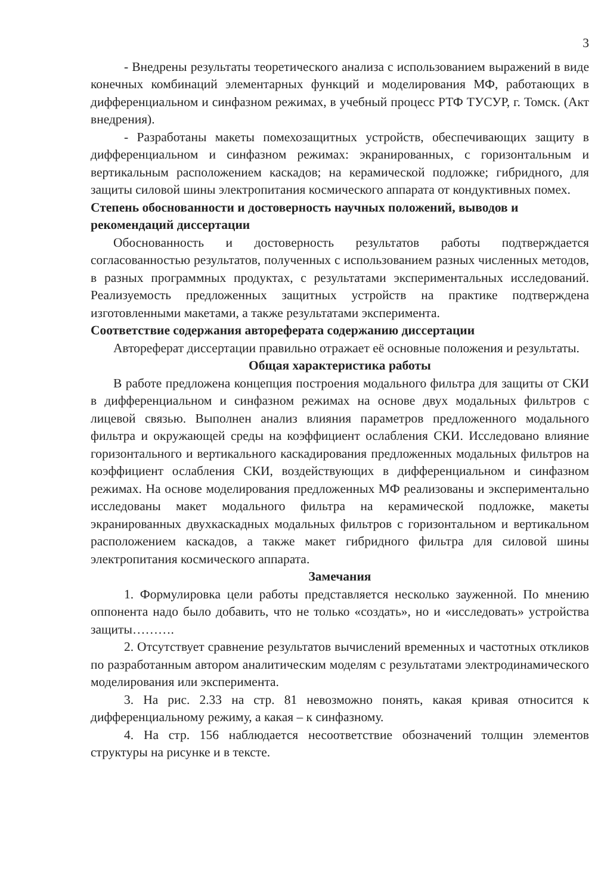3
- Внедрены результаты теоретического анализа с использованием выражений в виде конечных комбинаций элементарных функций и моделирования МФ, работающих в дифференциальном и синфазном режимах, в учебный процесс РТФ ТУСУР, г. Томск. (Акт внедрения).
- Разработаны макеты помехозащитных устройств, обеспечивающих защиту в дифференциальном и синфазном режимах: экранированных, с горизонтальным и вертикальным расположением каскадов; на керамической подложке; гибридного, для защиты силовой шины электропитания космического аппарата от кондуктивных помех.
Степень обоснованности и достоверность научных положений, выводов и рекомендаций диссертации
Обоснованность и достоверность результатов работы подтверждается согласованностью результатов, полученных с использованием разных численных методов, в разных программных продуктах, с результатами экспериментальных исследований. Реализуемость предложенных защитных устройств на практике подтверждена изготовленными макетами, а также результатами эксперимента.
Соответствие содержания автореферата содержанию диссертации
Автореферат диссертации правильно отражает её основные положения и результаты.
Общая характеристика работы
В работе предложена концепция построения модального фильтра для защиты от СКИ в дифференциальном и синфазном режимах на основе двух модальных фильтров с лицевой связью. Выполнен анализ влияния параметров предложенного модального фильтра и окружающей среды на коэффициент ослабления СКИ. Исследовано влияние горизонтального и вертикального каскадирования предложенных модальных фильтров на коэффициент ослабления СКИ, воздействующих в дифференциальном и синфазном режимах. На основе моделирования предложенных МФ реализованы и экспериментально исследованы макет модального фильтра на керамической подложке, макеты экранированных двухкаскадных модальных фильтров с горизонтальном и вертикальном расположением каскадов, а также макет гибридного фильтра для силовой шины электропитания космического аппарата.
Замечания
1. Формулировка цели работы представляется несколько зауженной. По мнению оппонента надо было добавить, что не только «создать», но и «исследовать» устройства защиты……….
2. Отсутствует сравнение результатов вычислений временных и частотных откликов по разработанным автором аналитическим моделям с результатами электродинамического моделирования или эксперимента.
3. На рис. 2.33 на стр. 81 невозможно понять, какая кривая относится к дифференциальному режиму, а какая – к синфазному.
4. На стр. 156 наблюдается несоответствие обозначений толщин элементов структуры на рисунке и в тексте.